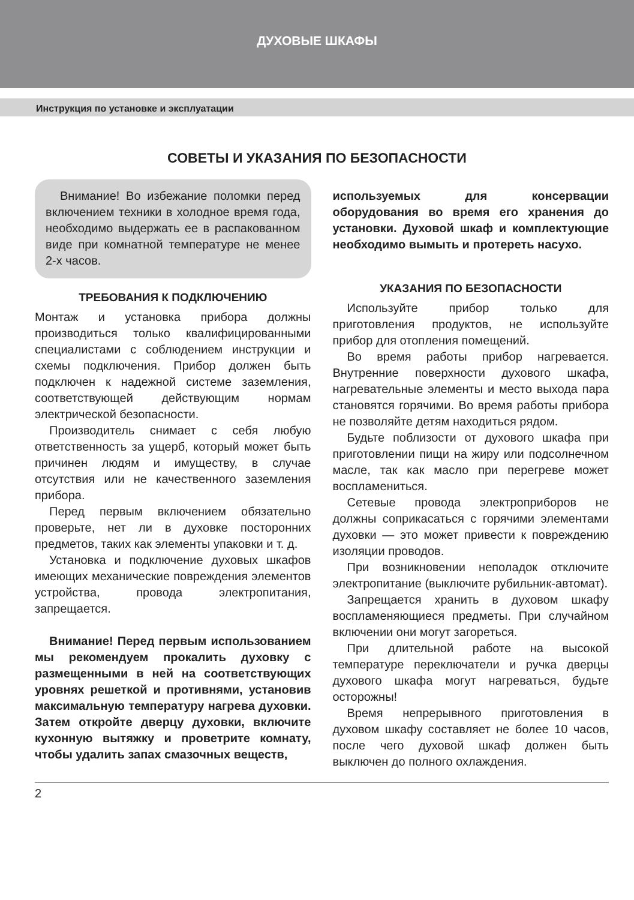ДУХОВЫЕ ШКАФЫ
Инструкция по установке и эксплуатации
СОВЕТЫ И УКАЗАНИЯ ПО БЕЗОПАСНОСТИ
Внимание! Во избежание поломки перед включением техники в холодное время года, необходимо выдержать ее в распакованном виде при комнатной температуре не менее 2-х часов.
ТРЕБОВАНИЯ К ПОДКЛЮЧЕНИЮ
Монтаж и установка прибора должны производиться только квалифицированными специалистами с соблюдением инструкции и схемы подключения. Прибор должен быть подключен к надежной системе заземления, соответствующей действующим нормам электрической безопасности.
Производитель снимает с себя любую ответственность за ущерб, который может быть причинен людям и имуществу, в случае отсутствия или не качественного заземления прибора.
Перед первым включением обязательно проверьте, нет ли в духовке посторонних предметов, таких как элементы упаковки и т. д.
Установка и подключение духовых шкафов имеющих механические повреждения элементов устройства, провода электропитания, запрещается.
Внимание! Перед первым использованием мы рекомендуем прокалить духовку с размещенными в ней на соответствующих уровнях решеткой и противнями, установив максимальную температуру нагрева духовки. Затем откройте дверцу духовки, включите кухонную вытяжку и проветрите комнату, чтобы удалить запах смазочных веществ,
используемых для консервации оборудования во время его хранения до установки. Духовой шкаф и комплектующие необходимо вымыть и протереть насухо.
УКАЗАНИЯ ПО БЕЗОПАСНОСТИ
Используйте прибор только для приготовления продуктов, не используйте прибор для отопления помещений.
Во время работы прибор нагревается. Внутренние поверхности духового шкафа, нагревательные элементы и место выхода пара становятся горячими. Во время работы прибора не позволяйте детям находиться рядом.
Будьте поблизости от духового шкафа при приготовлении пищи на жиру или подсолнечном масле, так как масло при перегреве может воспламениться.
Сетевые провода электроприборов не должны соприкасаться с горячими элементами духовки — это может привести к повреждению изоляции проводов.
При возникновении неполадок отключите электропитание (выключите рубильник-автомат).
Запрещается хранить в духовом шкафу воспламеняющиеся предметы. При случайном включении они могут загореться.
При длительной работе на высокой температуре переключатели и ручка дверцы духового шкафа могут нагреваться, будьте осторожны!
Время непрерывного приготовления в духовом шкафу составляет не более 10 часов, после чего духовой шкаф должен быть выключен до полного охлаждения.
2